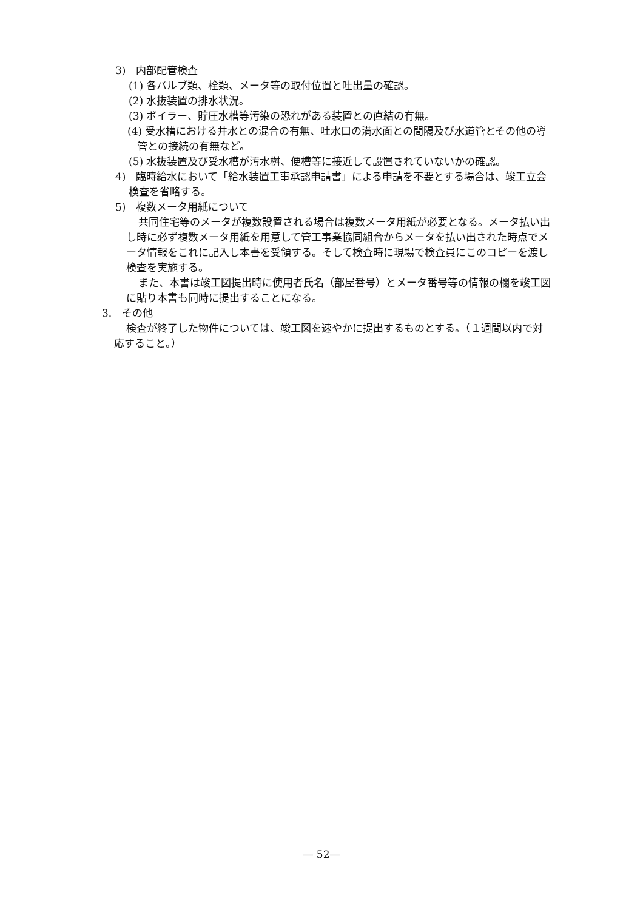3)　内部配管検査
(1) 各バルブ類、栓類、メータ等の取付位置と吐出量の確認。
(2) 水抜装置の排水状況。
(3) ボイラー、貯圧水槽等汚染の恐れがある装置との直結の有無。
(4) 受水槽における井水との混合の有無、吐水口の満水面との間隔及び水道管とその他の導管との接続の有無など。
(5) 水抜装置及び受水槽が汚水桝、便槽等に接近して設置されていないかの確認。
4)　臨時給水において「給水装置工事承認申請書」による申請を不要とする場合は、竣工立会検査を省略する。
5)　複数メータ用紙について
共同住宅等のメータが複数設置される場合は複数メータ用紙が必要となる。メータ払い出し時に必ず複数メータ用紙を用意して管工事業協同組合からメータを払い出された時点でメータ情報をこれに記入し本書を受領する。そして検査時に現場で検査員にこのコピーを渡し検査を実施する。
また、本書は竣工図提出時に使用者氏名（部屋番号）とメータ番号等の情報の欄を竣工図に貼り本書も同時に提出することになる。
3.　その他
検査が終了した物件については、竣工図を速やかに提出するものとする。（１週間以内で対応すること。）
― 52―